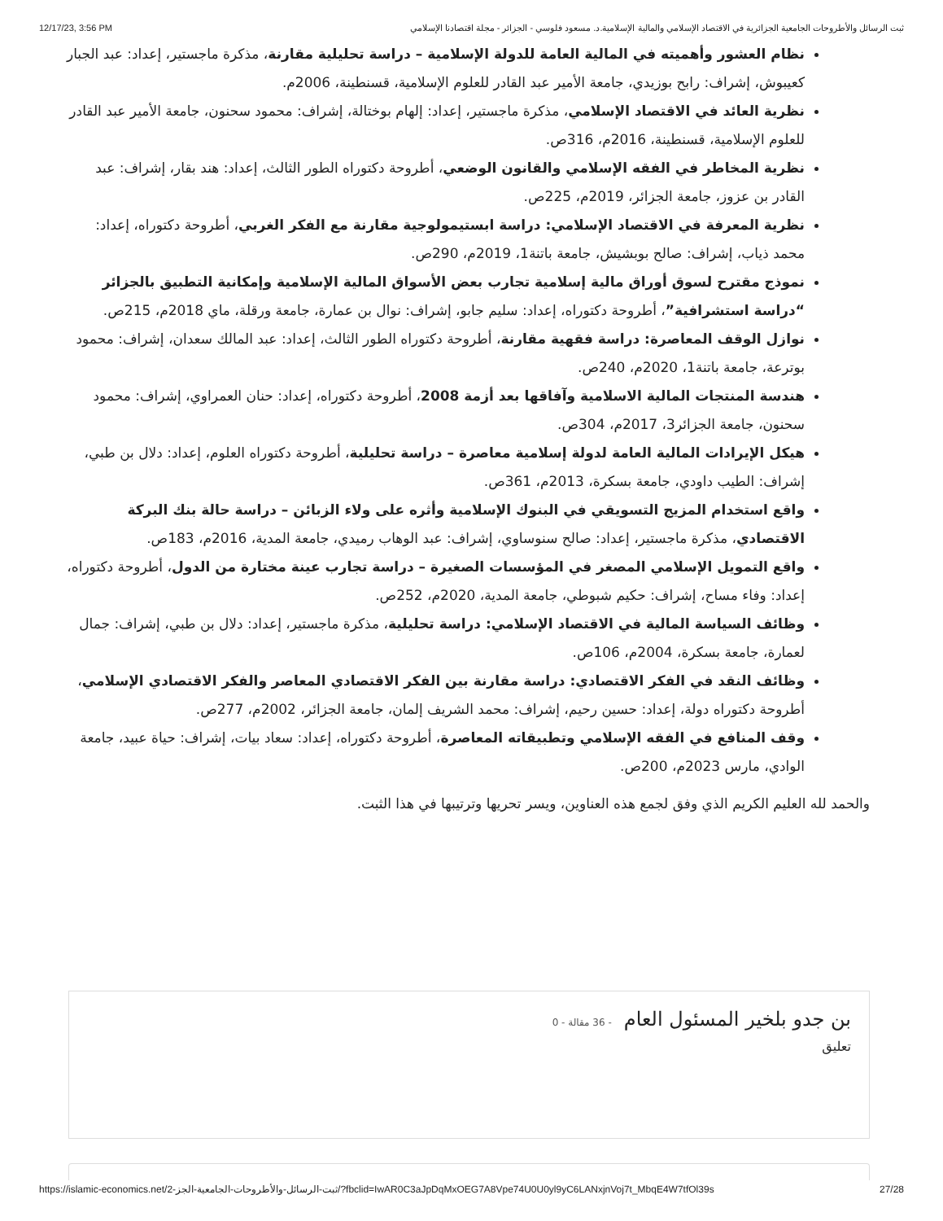12/17/23, 3:56 PM ثبت الرسائل والأطروحات الجامعية الجزائرية في الاقتصاد الإسلامي والمالية الإسلامية.د. مسعود فلوسي - الجزائر - مجلة اقتصادنا الإسلامي
نظام العشور وأهميته في المالية العامة للدولة الإسلامية – دراسة تحليلية مقارنة، مذكرة ماجستير، إعداد: عبد الجبار كعيبوش، إشراف: رابح بوزيدي، جامعة الأمير عبد القادر للعلوم الإسلامية، قسنطينة، 2006م.
نظرية العائد في الاقتصاد الإسلامي، مذكرة ماجستير، إعداد: إلهام بوختالة، إشراف: محمود سحنون، جامعة الأمير عبد القادر للعلوم الإسلامية، قسنطينة، 2016م، 316ص.
نظرية المخاطر في الفقه الإسلامي والقانون الوضعي، أطروحة دكتوراه الطور الثالث، إعداد: هند بقار، إشراف: عبد القادر بن عزوز، جامعة الجزائر، 2019م، 225ص.
نظرية المعرفة في الاقتصاد الإسلامي: دراسة ابستيمولوجية مقارنة مع الفكر الغربي، أطروحة دكتوراه، إعداد: محمد ذياب، إشراف: صالح بوبشيش، جامعة باتنة1، 2019م، 290ص.
نموذج مقترح لسوق أوراق مالية إسلامية تجارب بعض الأسواق المالية الإسلامية وإمكانية التطبيق بالجزائر “دراسة استشرافية”، أطروحة دكتوراه، إعداد: سليم جابو، إشراف: نوال بن عمارة، جامعة ورقلة، ماي 2018م، 215ص.
نوازل الوقف المعاصرة: دراسة فقهية مقارنة، أطروحة دكتوراه الطور الثالث، إعداد: عبد المالك سعدان، إشراف: محمود بوترعة، جامعة باتنة1، 2020م، 240ص.
هندسة المنتجات المالية الاسلامية وآفاقها بعد أزمة 2008، أطروحة دكتوراه، إعداد: حنان العمراوي، إشراف: محمود سحنون، جامعة الجزائر3، 2017م، 304ص.
هيكل الإيرادات المالية العامة لدولة إسلامية معاصرة – دراسة تحليلية، أطروحة دكتوراه العلوم، إعداد: دلال بن طبي، إشراف: الطيب داودي، جامعة بسكرة، 2013م، 361ص.
واقع استخدام المزيج التسويقي في البنوك الإسلامية وأثره على ولاء الزبائن – دراسة حالة بنك البركة الاقتصادي، مذكرة ماجستير، إعداد: صالح سنوساوي، إشراف: عبد الوهاب رميدي، جامعة المدية، 2016م، 183ص.
واقع التمويل الإسلامي المصغر في المؤسسات الصغيرة – دراسة تجارب عينة مختارة من الدول، أطروحة دكتوراه، إعداد: وفاء مساح، إشراف: حكيم شبوطي، جامعة المدية، 2020م، 252ص.
وظائف السياسة المالية في الاقتصاد الإسلامي: دراسة تحليلية، مذكرة ماجستير، إعداد: دلال بن طبي، إشراف: جمال لعمارة، جامعة بسكرة، 2004م، 106ص.
وظائف النقد في الفكر الاقتصادي: دراسة مقارنة بين الفكر الاقتصادي المعاصر والفكر الاقتصادي الإسلامي، أطروحة دكتوراه دولة، إعداد: حسين رحيم، إشراف: محمد الشريف إلمان، جامعة الجزائر، 2002م، 277ص.
وقف المنافع في الفقه الإسلامي وتطبيقاته المعاصرة، أطروحة دكتوراه، إعداد: سعاد بيات، إشراف: حياة عبيد، جامعة الوادي، مارس 2023م، 200ص.
والحمد لله العليم الكريم الذي وفق لجمع هذه العناوين، ويسر تحريها وترتيبها في هذا الثبت.
بن جدو بلخير المسئول العام - 36 مقالة - 0
تعليق
https://islamic-economics.net/ثبت-الرسائل-والأطروحات-الجامعية-الجز-2/?fbclid=IwAR0C3aJpDqMxOEG7A8Vpe74U0U0yl9yC6LANxjnVoj7t_MbqE4W7tfOl39s 27/28